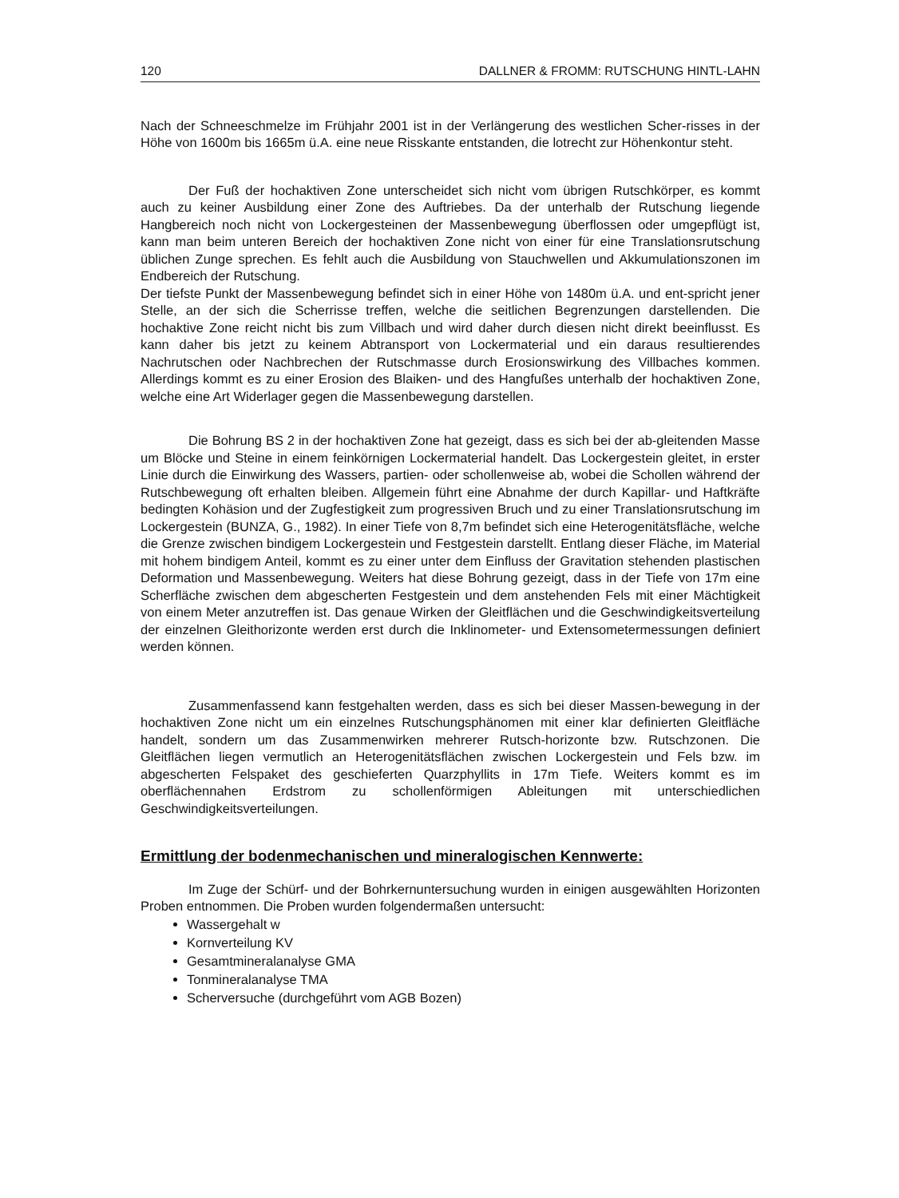120 DALLNER & FROMM: RUTSCHUNG HINTL-LAHN
Nach der Schneeschmelze im Frühjahr 2001 ist in der Verlängerung des westlichen Scher-risses in der Höhe von 1600m bis 1665m ü.A. eine neue Risskante entstanden, die lotrecht zur Höhenkontur steht.
Der Fuß der hochaktiven Zone unterscheidet sich nicht vom übrigen Rutschkörper, es kommt auch zu keiner Ausbildung einer Zone des Auftriebes. Da der unterhalb der Rutschung liegende Hangbereich noch nicht von Lockergesteinen der Massenbewegung überflossen oder umgepflügt ist, kann man beim unteren Bereich der hochaktiven Zone nicht von einer für eine Translationsrutschung üblichen Zunge sprechen. Es fehlt auch die Ausbildung von Stauchwellen und Akkumulationszonen im Endbereich der Rutschung.
Der tiefste Punkt der Massenbewegung befindet sich in einer Höhe von 1480m ü.A. und ent-spricht jener Stelle, an der sich die Scherrisse treffen, welche die seitlichen Begrenzungen darstellenden. Die hochaktive Zone reicht nicht bis zum Villbach und wird daher durch diesen nicht direkt beeinflusst. Es kann daher bis jetzt zu keinem Abtransport von Lockermaterial und ein daraus resultierendes Nachrutschen oder Nachbrechen der Rutschmasse durch Erosionswirkung des Villbaches kommen. Allerdings kommt es zu einer Erosion des Blaiken- und des Hangfußes unterhalb der hochaktiven Zone, welche eine Art Widerlager gegen die Massenbewegung darstellen.
Die Bohrung BS 2 in der hochaktiven Zone hat gezeigt, dass es sich bei der ab-gleitenden Masse um Blöcke und Steine in einem feinkörnigen Lockermaterial handelt. Das Lockergestein gleitet, in erster Linie durch die Einwirkung des Wassers, partien- oder schollenweise ab, wobei die Schollen während der Rutschbewegung oft erhalten bleiben. Allgemein führt eine Abnahme der durch Kapillar- und Haftkräfte bedingten Kohäsion und der Zugfestigkeit zum progressiven Bruch und zu einer Translationsrutschung im Lockergestein (BUNZA, G., 1982). In einer Tiefe von 8,7m befindet sich eine Heterogenitätsfläche, welche die Grenze zwischen bindigem Lockergestein und Festgestein darstellt. Entlang dieser Fläche, im Material mit hohem bindigem Anteil, kommt es zu einer unter dem Einfluss der Gravitation stehenden plastischen Deformation und Massenbewegung. Weiters hat diese Bohrung gezeigt, dass in der Tiefe von 17m eine Scherfläche zwischen dem abgescherten Festgestein und dem anstehenden Fels mit einer Mächtigkeit von einem Meter anzutreffen ist. Das genaue Wirken der Gleitflächen und die Geschwindigkeitsverteilung der einzelnen Gleithorizonte werden erst durch die Inklinometer- und Extensometermessungen definiert werden können.
Zusammenfassend kann festgehalten werden, dass es sich bei dieser Massen-bewegung in der hochaktiven Zone nicht um ein einzelnes Rutschungsphänomen mit einer klar definierten Gleitfläche handelt, sondern um das Zusammenwirken mehrerer Rutsch-horizonte bzw. Rutschzonen. Die Gleitflächen liegen vermutlich an Heterogenitätsflächen zwischen Lockergestein und Fels bzw. im abgescherten Felspaket des geschieferten Quarzphyllits in 17m Tiefe. Weiters kommt es im oberflächennahen Erdstrom zu schollenförmigen Ableitungen mit unterschiedlichen Geschwindigkeitsverteilungen.
Ermittlung der bodenmechanischen und mineralogischen Kennwerte:
Im Zuge der Schürf- und der Bohrkernuntersuchung wurden in einigen ausgewählten Horizonten Proben entnommen. Die Proben wurden folgendermaßen untersucht:
Wassergehalt w
Kornverteilung KV
Gesamtmineralanalyse GMA
Tonmineralanalyse TMA
Scherversuche (durchgeführt vom AGB Bozen)